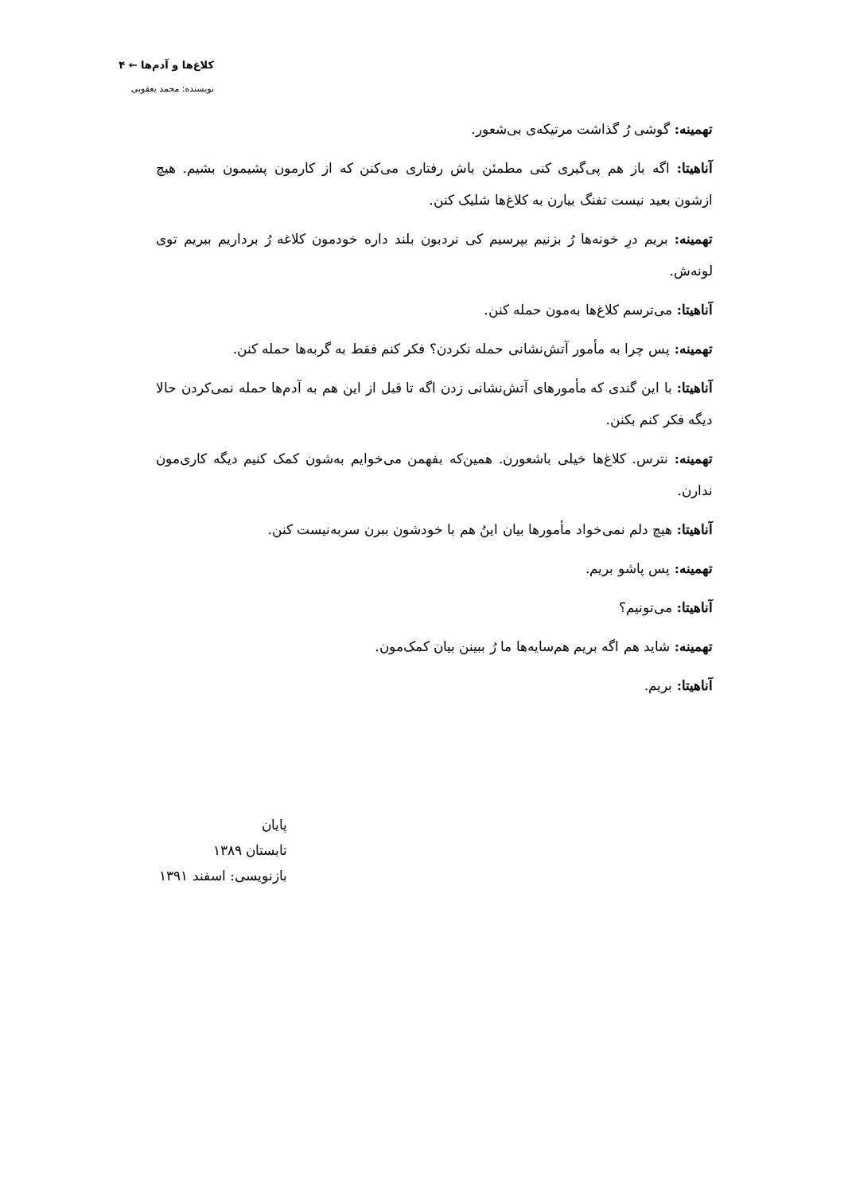کلاغ‌ها و آدم‌ها ← ۴
نویسنده: محمد یعقوبی
تهمینه: گوشی رُ گذاشت مرتیکه‌ی بی‌شعور.
آناهیتا: اگه باز هم پی‌گیری کنی مطمئن باش رفتاری می‌کنن که از کارمون پشیمون بشیم. هیچ ازشون بعید نیست تفنگ بیارن به کلاغ‌ها شلیک کنن.
تهمینه: بریم درِ خونه‌ها رُ بزنیم بپرسیم کی نردبون بلند داره خودمون کلاغه رُ برداریم ببریم توی لونه‌ش.
آناهیتا: می‌ترسم کلاغ‌ها به‌مون حمله کنن.
تهمینه: پس چرا به مأمور آتش‌نشانی حمله نکردن؟ فکر کنم فقط به گربه‌ها حمله کنن.
آناهیتا: با این گندی که مأمورهای آتش‌نشانی زدن اگه تا قبل از این هم به آدم‌ها حمله نمی‌کردن حالا دیگه فکر کنم بکنن.
تهمینه: نترس. کلاغ‌ها خیلی باشعورن. همین‌که بفهمن می‌خوایم به‌شون کمک کنیم دیگه کاری‌مون ندارن.
آناهیتا: هیچ دلم نمی‌خواد مأمورها بیان اینُ هم با خودشون ببرن سربه‌نیست کنن.
تهمینه: پس پاشو بریم.
آناهیتا: می‌تونیم؟
تهمینه: شاید هم اگه بریم هم‌سایه‌ها ما رُ ببینن بیان کمک‌مون.
آناهیتا: بریم.
پایان
تابستان ۱۳۸۹
بازنویسی: اسفند ۱۳۹۱